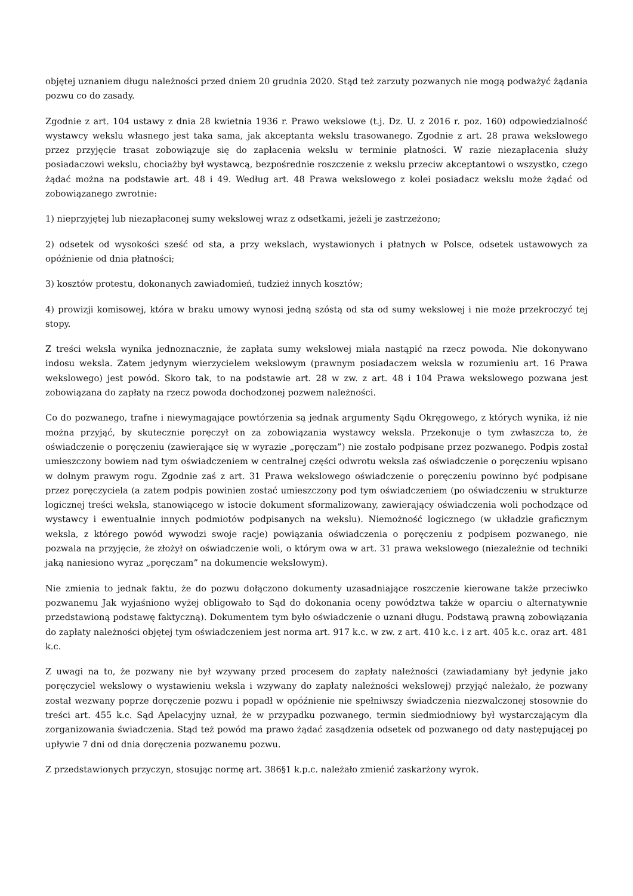objętej uznaniem długu należności przed dniem 20 grudnia 2020. Stąd też zarzuty pozwanych nie mogą podważyć żądania pozwu co do zasady.
Zgodnie z art. 104 ustawy z dnia 28 kwietnia 1936 r. Prawo wekslowe (t.j. Dz. U. z 2016 r. poz. 160) odpowiedzialność wystawcy wekslu własnego jest taka sama, jak akceptanta wekslu trasowanego. Zgodnie z art. 28 prawa wekslowego przez przyjęcie trasat zobowiązuje się do zapłacenia wekslu w terminie płatności. W razie niezapłacenia służy posiadaczowi wekslu, chociażby był wystawcą, bezpośrednie roszczenie z wekslu przeciw akceptantowi o wszystko, czego żądać można na podstawie art. 48 i 49. Według art. 48 Prawa wekslowego z kolei posiadacz wekslu może żądać od zobowiązanego zwrotnie:
1) nieprzyjętej lub niezapłaconej sumy wekslowej wraz z odsetkami, jeżeli je zastrzeżono;
2) odsetek od wysokości sześć od sta, a przy wekslach, wystawionych i płatnych w Polsce, odsetek ustawowych za opóźnienie od dnia płatności;
3) kosztów protestu, dokonanych zawiadomień, tudzież innych kosztów;
4) prowizji komisowej, która w braku umowy wynosi jedną szóstą od sta od sumy wekslowej i nie może przekroczyć tej stopy.
Z treści weksla wynika jednoznacznie, że zapłata sumy wekslowej miała nastąpić na rzecz powoda. Nie dokonywano indosu weksla. Zatem jedynym wierzycielem wekslowym (prawnym posiadaczem weksla w rozumieniu art. 16 Prawa wekslowego) jest powód. Skoro tak, to na podstawie art. 28 w zw. z art. 48 i 104 Prawa wekslowego pozwana jest zobowiązana do zapłaty na rzecz powoda dochodzonej pozwem należności.
Co do pozwanego, trafne i niewymagające powtórzenia są jednak argumenty Sądu Okręgowego, z których wynika, iż nie można przyjąć, by skutecznie poręczył on za zobowiązania wystawcy weksla. Przekonuje o tym zwłaszcza to, że oświadczenie o poręczeniu (zawierające się w wyrazie „poręczam”) nie zostało podpisane przez pozwanego. Podpis został umieszczony bowiem nad tym oświadczeniem w centralnej części odwrotu weksla zaś oświadczenie o poręczeniu wpisano w dolnym prawym rogu. Zgodnie zaś z art. 31 Prawa wekslowego oświadczenie o poręczeniu powinno być podpisane przez poręczyciela (a zatem podpis powinien zostać umieszczony pod tym oświadczeniem (po oświadczeniu w strukturze logicznej treści weksla, stanowiącego w istocie dokument sformalizowany, zawierający oświadczenia woli pochodzące od wystawcy i ewentualnie innych podmiotów podpisanych na wekslu). Niemożność logicznego (w układzie graficznym weksla, z którego powód wywodzi swoje racje) powiązania oświadczenia o poręczeniu z podpisem pozwanego, nie pozwala na przyjęcie, że złożył on oświadczenie woli, o którym owa w art. 31 prawa wekslowego (niezależnie od techniki jaką naniesiono wyraz „poręczam” na dokumencie wekslowym).
Nie zmienia to jednak faktu, że do pozwu dołączono dokumenty uzasadniające roszczenie kierowane także przeciwko pozwanemu Jak wyjaśniono wyżej obligowało to Sąd do dokonania oceny powództwa także w oparciu o alternatywnie przedstawioną podstawę faktyczną). Dokumentem tym było oświadczenie o uznani długu. Podstawą prawną zobowiązania do zapłaty należności objętej tym oświadczeniem jest norma art. 917 k.c. w zw. z art. 410 k.c. i z art. 405 k.c. oraz art. 481 k.c.
Z uwagi na to, że pozwany nie był wzywany przed procesem do zapłaty należności (zawiadamiany był jedynie jako poręczyciel wekslowy o wystawieniu weksla i wzywany do zapłaty należności wekslowej) przyjąć należało, że pozwany został wezwany poprze doręczenie pozwu i popadł w opóźnienie nie spełniwszy świadczenia niezwalczonej stosownie do treści art. 455 k.c. Sąd Apelacyjny uznał, że w przypadku pozwanego, termin siedmiodniowy był wystarczającym dla zorganizowania świadczenia. Stąd też powód ma prawo żądać zasądzenia odsetek od pozwanego od daty następującej po upływie 7 dni od dnia doręczenia pozwanemu pozwu.
Z przedstawionych przyczyn, stosując normę art. 386§1 k.p.c. należało zmienić zaskarżony wyrok.